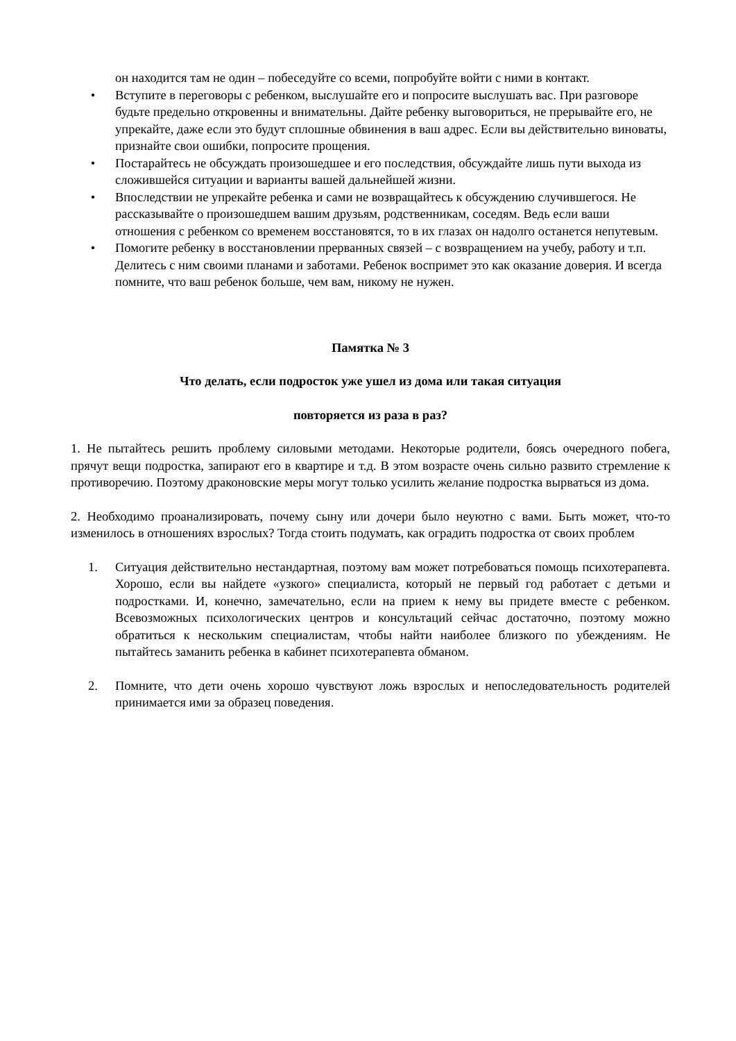он находится там не один – побеседуйте со всеми, попробуйте войти с ними в контакт.
• Вступите в переговоры с ребенком, выслушайте его и попросите выслушать вас. При разговоре будьте предельно откровенны и внимательны. Дайте ребенку выговориться, не прерывайте его, не упрекайте, даже если это будут сплошные обвинения в ваш адрес. Если вы действительно виноваты, признайте свои ошибки, попросите прощения.
• Постарайтесь не обсуждать произошедшее и его последствия, обсуждайте лишь пути выхода из сложившейся ситуации и варианты вашей дальнейшей жизни.
• Впоследствии не упрекайте ребенка и сами не возвращайтесь к обсуждению случившегося. Не рассказывайте о произошедшем вашим друзьям, родственникам, соседям. Ведь если ваши отношения с ребенком со временем восстановятся, то в их глазах он надолго останется непутевым.
• Помогите ребенку в восстановлении прерванных связей – с возвращением на учебу, работу и т.п. Делитесь с ним своими планами и заботами. Ребенок воспримет это как оказание доверия. И всегда помните, что ваш ребенок больше, чем вам, никому не нужен.
Памятка № 3
Что делать, если подросток уже ушел из дома или такая ситуация
повторяется из раза в раз?
1. Не пытайтесь решить проблему силовыми методами. Некоторые родители, боясь очередного побега, прячут вещи подростка, запирают его в квартире и т.д. В этом возрасте очень сильно развито стремление к противоречию. Поэтому драконовские меры могут только усилить желание подростка вырваться из дома.
2. Необходимо проанализировать, почему сыну или дочери было неуютно с вами. Быть может, что-то изменилось в отношениях взрослых? Тогда стоить подумать, как оградить подростка от своих проблем
1. Ситуация действительно нестандартная, поэтому вам может потребоваться помощь психотерапевта. Хорошо, если вы найдете «узкого» специалиста, который не первый год работает с детьми и подростками. И, конечно, замечательно, если на прием к нему вы придете вместе с ребенком. Всевозможных психологических центров и консультаций сейчас достаточно, поэтому можно обратиться к нескольким специалистам, чтобы найти наиболее близкого по убеждениям. Не пытайтесь заманить ребенка в кабинет психотерапевта обманом.
2. Помните, что дети очень хорошо чувствуют ложь взрослых и непоследовательность родителей принимается ими за образец поведения.